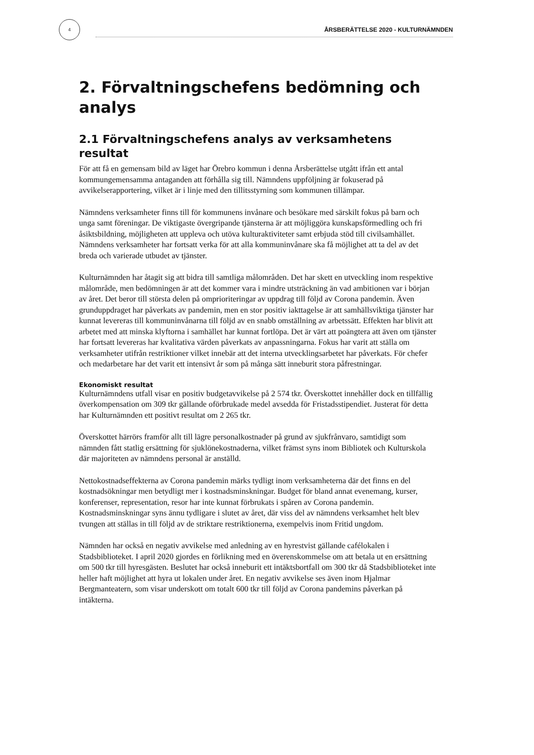4
ÅRSBERÄTTELSE 2020 - KULTURNÄMNDEN
2. Förvaltningschefens bedömning och analys
2.1 Förvaltningschefens analys av verksamhetens resultat
För att få en gemensam bild av läget har Örebro kommun i denna Årsberättelse utgått ifrån ett antal kommungemensamma antaganden att förhålla sig till. Nämndens uppföljning är fokuserad på avvikelserapportering, vilket är i linje med den tillitsstyrning som kommunen tillämpar.
Nämndens verksamheter finns till för kommunens invånare och besökare med särskilt fokus på barn och unga samt föreningar. De viktigaste övergripande tjänsterna är att möjliggöra kunskapsförmedling och fri åsiktsbildning, möjligheten att uppleva och utöva kulturaktiviteter samt erbjuda stöd till civilsamhället. Nämndens verksamheter har fortsatt verka för att alla kommuninvånare ska få möjlighet att ta del av det breda och varierade utbudet av tjänster.
Kulturnämnden har åtagit sig att bidra till samtliga målområden. Det har skett en utveckling inom respektive målområde, men bedömningen är att det kommer vara i mindre utsträckning än vad ambitionen var i början av året. Det beror till största delen på omprioriteringar av uppdrag till följd av Corona pandemin. Även grunduppdraget har påverkats av pandemin, men en stor positiv iakttagelse är att samhällsviktiga tjänster har kunnat levereras till kommuninvånarna till följd av en snabb omställning av arbetssätt. Effekten har blivit att arbetet med att minska klyftorna i samhället har kunnat fortlöpa. Det är värt att poängtera att även om tjänster har fortsatt levereras har kvalitativa värden påverkats av anpassningarna. Fokus har varit att ställa om verksamheter utifrån restriktioner vilket innebär att det interna utvecklingsarbetet har påverkats. För chefer och medarbetare har det varit ett intensivt år som på många sätt inneburit stora påfrestningar.
Ekonomiskt resultat
Kulturnämndens utfall visar en positiv budgetavvikelse på 2 574 tkr. Överskottet innehåller dock en tillfällig överkompensation om 309 tkr gällande oförbrukade medel avsedda för Fristadsstipendiet. Justerat för detta har Kulturnämnden ett positivt resultat om 2 265 tkr.
Överskottet härrörs framför allt till lägre personalkostnader på grund av sjukfrånvaro, samtidigt som nämnden fått statlig ersättning för sjuklönekostnaderna, vilket främst syns inom Bibliotek och Kulturskola där majoriteten av nämndens personal är anställd.
Nettokostnadseffekterna av Corona pandemin märks tydligt inom verksamheterna där det finns en del kostnadsökningar men betydligt mer i kostnadsminskningar. Budget för bland annat evenemang, kurser, konferenser, representation, resor har inte kunnat förbrukats i spåren av Corona pandemin. Kostnadsminskningar syns ännu tydligare i slutet av året, där viss del av nämndens verksamhet helt blev tvungen att ställas in till följd av de striktare restriktionerna, exempelvis inom Fritid ungdom.
Nämnden har också en negativ avvikelse med anledning av en hyrestvist gällande cafélokalen i Stadsbiblioteket. I april 2020 gjordes en förlikning med en överenskommelse om att betala ut en ersättning om 500 tkr till hyresgästen. Beslutet har också inneburit ett intäktsbortfall om 300 tkr då Stadsbiblioteket inte heller haft möjlighet att hyra ut lokalen under året. En negativ avvikelse ses även inom Hjalmar Bergmanteatern, som visar underskott om totalt 600 tkr till följd av Corona pandemins påverkan på intäkterna.